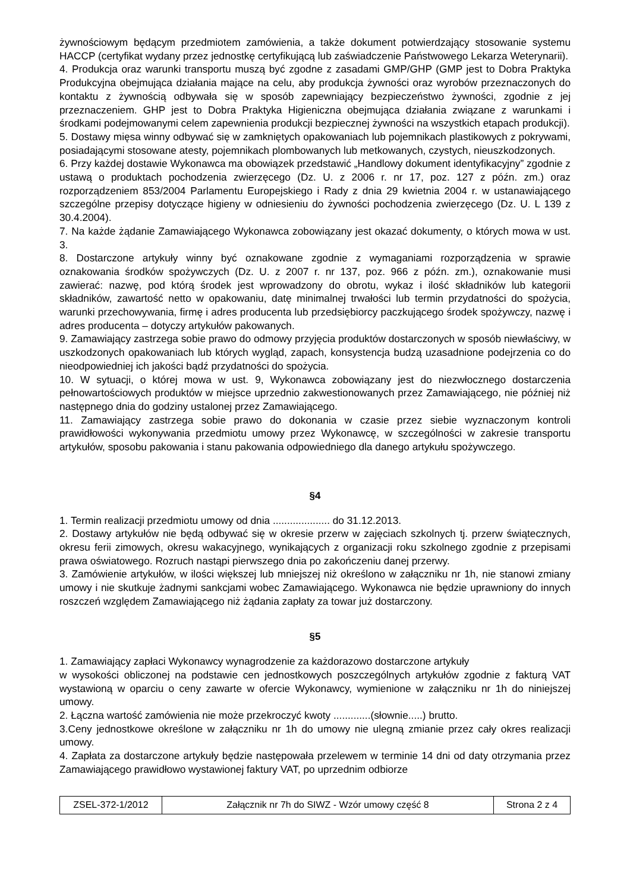żywnościowym będącym przedmiotem zamówienia, a także dokument potwierdzający stosowanie systemu HACCP (certyfikat wydany przez jednostkę certyfikującą lub zaświadczenie Państwowego Lekarza Weterynarii).
4. Produkcja oraz warunki transportu muszą być zgodne z zasadami GMP/GHP (GMP jest to Dobra Praktyka Produkcyjna obejmująca działania mające na celu, aby produkcja żywności oraz wyrobów przeznaczonych do kontaktu z żywnością odbywała się w sposób zapewniający bezpieczeństwo żywności, zgodnie z jej przeznaczeniem. GHP jest to Dobra Praktyka Higieniczna obejmująca działania związane z warunkami i środkami podejmowanymi celem zapewnienia produkcji bezpiecznej żywności na wszystkich etapach produkcji).
5. Dostawy mięsa winny odbywać się w zamkniętych opakowaniach lub pojemnikach plastikowych z pokrywami, posiadającymi stosowane atesty, pojemnikach plombowanych lub metkowanych, czystych, nieuszkodzonych.
6. Przy każdej dostawie Wykonawca ma obowiązek przedstawić „Handlowy dokument identyfikacyjny” zgodnie z ustawą o produktach pochodzenia zwierzęcego (Dz. U. z 2006 r. nr 17, poz. 127 z późn. zm.) oraz rozporządzeniem 853/2004 Parlamentu Europejskiego i Rady z dnia 29 kwietnia 2004 r. w ustanawiającego szczególne przepisy dotyczące higieny w odniesieniu do żywności pochodzenia zwierzęcego (Dz. U. L 139 z 30.4.2004).
7. Na każde żądanie Zamawiającego Wykonawca zobowiązany jest okazać dokumenty, o których mowa w ust. 3.
8. Dostarczone artykuły winny być oznakowane zgodnie z wymaganiami rozporządzenia w sprawie oznakowania środków spożywczych (Dz. U. z 2007 r. nr 137, poz. 966 z późn. zm.), oznakowanie musi zawierać: nazwę, pod którą środek jest wprowadzony do obrotu, wykaz i ilość składników lub kategorii składników, zawartość netto w opakowaniu, datę minimalnej trwałości lub termin przydatności do spożycia, warunki przechowywania, firmę i adres producenta lub przedsiębiorcy paczkującego środek spożywczy, nazwę i adres producenta – dotyczy artykułów pakowanych.
9. Zamawiający zastrzega sobie prawo do odmowy przyjęcia produktów dostarczonych w sposób niewłaściwy, w uszkodzonych opakowaniach lub których wygląd, zapach, konsystencja budzą uzasadnione podejrzenia co do nieodpowiedniej ich jakości bądź przydatności do spożycia.
10. W sytuacji, o której mowa w ust. 9, Wykonawca zobowiązany jest do niezwłocznego dostarczenia pełnowartościowych produktów w miejsce uprzednio zakwestionowanych przez Zamawiającego, nie później niż następnego dnia do godziny ustalonej przez Zamawiającego.
11. Zamawiający zastrzega sobie prawo do dokonania w czasie przez siebie wyznaczonym kontroli prawidłowości wykonywania przedmiotu umowy przez Wykonawcę, w szczególności w zakresie transportu artykułów, sposobu pakowania i stanu pakowania odpowiedniego dla danego artykułu spożywczego.
§4
1. Termin realizacji przedmiotu umowy od dnia .................... do 31.12.2013.
2. Dostawy artykułów nie będą odbywać się w okresie przerw w zajęciach szkolnych tj. przerw świątecznych, okresu ferii zimowych, okresu wakacyjnego, wynikających z organizacji roku szkolnego zgodnie z przepisami prawa oświatowego. Rozruch nastąpi pierwszego dnia po zakończeniu danej przerwy.
3. Zamówienie artykułów, w ilości większej lub mniejszej niż określono w załączniku nr 1h, nie stanowi zmiany umowy i nie skutkuje żadnymi sankcjami wobec Zamawiającego. Wykonawca nie będzie uprawniony do innych roszczeń względem Zamawiającego niż żądania zapłaty za towar już dostarczony.
§5
1. Zamawiający zapłaci Wykonawcy wynagrodzenie za każdorazowo dostarczone artykuły
w wysokości obliczonej na podstawie cen jednostkowych poszczególnych artykułów zgodnie z fakturą VAT wystawioną w oparciu o ceny zawarte w ofercie Wykonawcy, wymienione w załączniku nr 1h do niniejszej umowy.
2. Łączna wartość zamówienia nie może przekroczyć kwoty .............(słownie.....) brutto.
3.Ceny jednostkowe określone w załączniku nr 1h do umowy nie ulegną zmianie przez cały okres realizacji umowy.
4. Zapłata za dostarczone artykuły będzie następowała przelewem w terminie 14 dni od daty otrzymania przez Zamawiającego prawidłowo wystawionej faktury VAT, po uprzednim odbiorze
| ZSEL-372-1/2012 | Załącznik nr 7h do SIWZ - Wzór umowy część 8 | Strona 2 z 4 |